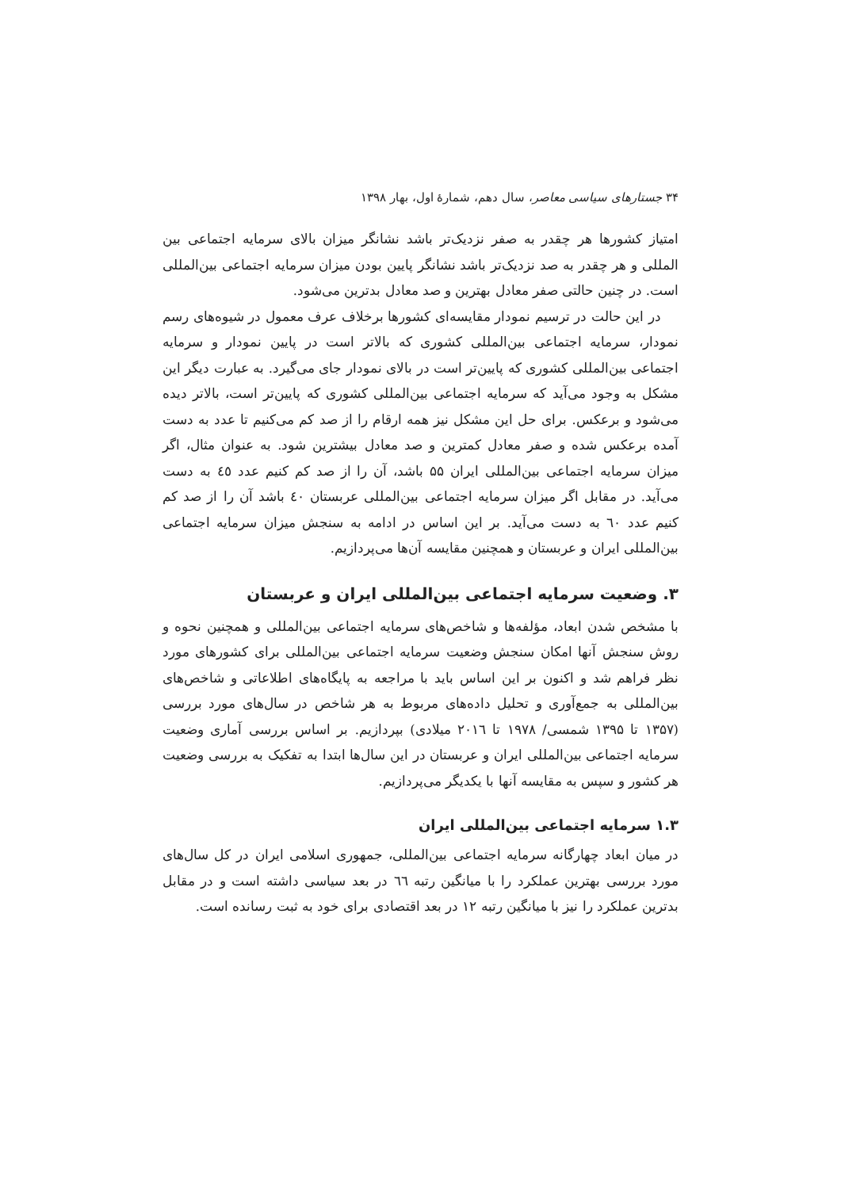۳۴ جستارهای سیاسی معاصر، سال دهم، شمارهٔ اول، بهار ۱۳۹۸
امتیاز کشورها هر چقدر به صفر نزدیک‌تر باشد نشانگر میزان بالای سرمایه اجتماعی بین المللی و هر چقدر به صد نزدیک‌تر باشد نشانگر پایین بودن میزان سرمایه اجتماعی بین‌المللی است. در چنین حالتی صفر معادل بهترین و صد معادل بدترین می‌شود.
در این حالت در ترسیم نمودار مقایسه‌ای کشورها برخلاف عرف معمول در شیوه‌های رسم نمودار، سرمایه اجتماعی بین‌المللی کشوری که بالاتر است در پایین نمودار و سرمایه اجتماعی بین‌المللی کشوری که پایین‌تر است در بالای نمودار جای می‌گیرد. به عبارت دیگر این مشکل به وجود می‌آید که سرمایه اجتماعی بین‌المللی کشوری که پایین‌تر است، بالاتر دیده می‌شود و برعکس. برای حل این مشکل نیز همه ارقام را از صد کم می‌کنیم تا عدد به دست آمده برعکس شده و صفر معادل کمترین و صد معادل بیشترین شود. به عنوان مثال، اگر میزان سرمایه اجتماعی بین‌المللی ایران ۵۵ باشد، آن را از صد کم کنیم عدد ٤٥ به دست می‌آید. در مقابل اگر میزان سرمایه اجتماعی بین‌المللی عربستان ٤٠ باشد آن را از صد کم کنیم عدد ٦٠ به دست می‌آید. بر این اساس در ادامه به سنجش میزان سرمایه اجتماعی بین‌المللی ایران و عربستان و همچنین مقایسه آن‌ها می‌پردازیم.
۳. وضعیت سرمایه اجتماعی بین‌المللی ایران و عربستان
با مشخص شدن ابعاد، مؤلفه‌ها و شاخص‌های سرمایه اجتماعی بین‌المللی و همچنین نحوه و روش سنجش آنها امکان سنجش وضعیت سرمایه اجتماعی بین‌المللی برای کشورهای مورد نظر فراهم شد و اکنون بر این اساس باید با مراجعه به پایگاه‌های اطلاعاتی و شاخص‌های بین‌المللی به جمع‌آوری و تحلیل داده‌های مربوط به هر شاخص در سال‌های مورد بررسی (۱۳۵۷ تا ۱۳۹۵ شمسی/ ۱۹۷۸ تا ۲۰۱٦ میلادی) بپردازیم. بر اساس بررسی آماری وضعیت سرمایه اجتماعی بین‌المللی ایران و عربستان در این سال‌ها ابتدا به تفکیک به بررسی وضعیت هر کشور و سپس به مقایسه آنها با یکدیگر می‌پردازیم.
۱.۳ سرمایه اجتماعی بین‌المللی ایران
در میان ابعاد چهارگانه سرمایه اجتماعی بین‌المللی، جمهوری اسلامی ایران در کل سال‌های مورد بررسی بهترین عملکرد را با میانگین رتبه ٦٦ در بعد سیاسی داشته است و در مقابل بدترین عملکرد را نیز با میانگین رتبه ۱۲ در بعد اقتصادی برای خود به ثبت رسانده است.